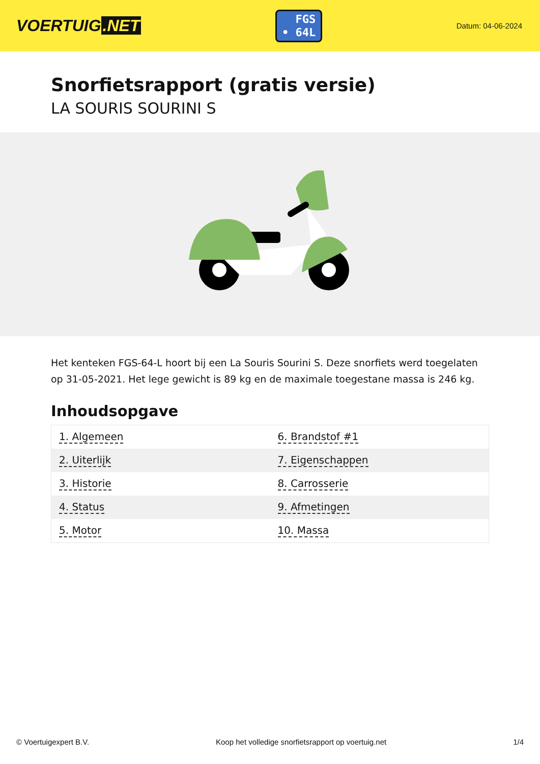VOERTUIG.NET
FGS
• 64L
Datum: 04-06-2024
Snorfietsrapport (gratis versie)
LA SOURIS SOURINI S
Het kenteken FGS-64-L hoort bij een La Souris Sourini S. Deze snorfiets werd toegelaten op 31-05-2021. Het lege gewicht is 89 kg en de maximale toegestane massa is 246 kg.
Inhoudsopgave
| 1. Algemeen | 6. Brandstof #1 |
| 2. Uiterlijk | 7. Eigenschappen |
| 3. Historie | 8. Carrosserie |
| 4. Status | 9. Afmetingen |
| 5. Motor | 10. Massa |
© Voertuigexpert B.V. Koop het volledige snorfietsrapport op voertuig.net 1/4